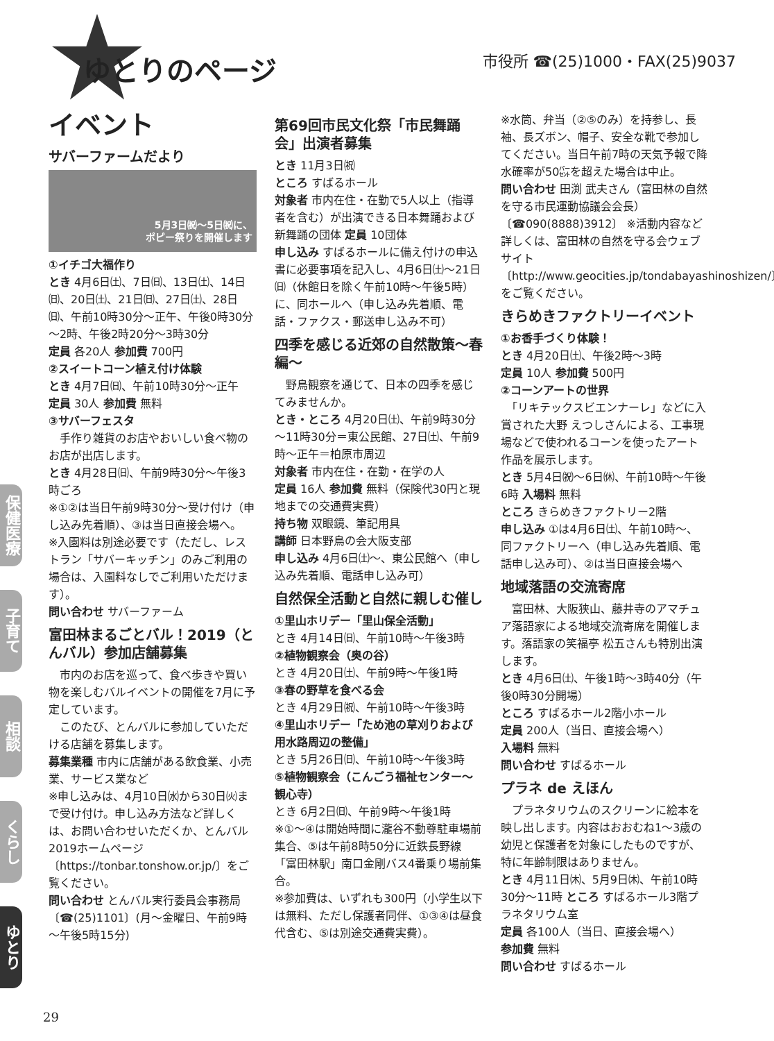ゆとりのページ 市役所 ☎(25)1000・FAX(25)9037
イベント
サバーファームだより
5月3日㈷～5日㈷に、
ポピー祭りを開催します
①イチゴ大福作り
とき 4月6日㈯、7日㈰、13日㈯、14日㈰、20日㈯、21日㈰、27日㈯、28日㈰、午前10時30分～正午、午後0時30分～2時、午後2時20分～3時30分
定員 各20人 参加費 700円
②スイートコーン植え付け体験
とき 4月7日㈰、午前10時30分～正午
定員 30人 参加費 無料
③サバーフェスタ
　手作り雑貨のお店やおいしい食べ物のお店が出店します。
とき 4月28日㈰、午前9時30分～午後3時ごろ
※①②は当日午前9時30分～受け付け（申し込み先着順）、③は当日直接会場へ。
※入園料は別途必要です（ただし、レストラン「サバーキッチン」のみご利用の場合は、入園料なしでご利用いただけます）。
問い合わせ サバーファーム
富田林まるごとバル！2019（とんバル）参加店舗募集
　市内のお店を巡って、食べ歩きや買い物を楽しむバルイベントの開催を7月に予定しています。
　このたび、とんバルに参加していただける店舗を募集します。
募集業種 市内に店舗がある飲食業、小売業、サービス業など
※申し込みは、4月10日㈬から30日㈫まで受け付け。申し込み方法など詳しくは、お問い合わせいただくか、とんバル2019ホームページ〔https://tonbar.tonshow.or.jp/〕をご覧ください。
問い合わせ とんバル実行委員会事務局〔☎(25)1101〕(月～金曜日、午前9時～午後5時15分)
第69回市民文化祭「市民舞踊会」出演者募集
とき 11月3日㈷
ところ すばるホール
対象者 市内在住・在勤で5人以上（指導者を含む）が出演できる日本舞踊および新舞踊の団体 定員 10団体
申し込み すばるホールに備え付けの申込書に必要事項を記入し、4月6日㈯～21日㈰（休館日を除く午前10時～午後5時）に、同ホールへ（申し込み先着順、電話・ファクス・郵送申し込み不可）
四季を感じる近郊の自然散策～春編～
　野鳥観察を通じて、日本の四季を感じてみませんか。
とき・ところ 4月20日㈯、午前9時30分～11時30分＝東公民館、27日㈯、午前9時～正午＝柏原市周辺
対象者 市内在住・在勤・在学の人
定員 16人 参加費 無料（保険代30円と現地までの交通費実費）
持ち物 双眼鏡、筆記用具
講師 日本野鳥の会大阪支部
申し込み 4月6日㈯～、東公民館へ（申し込み先着順、電話申し込み可）
自然保全活動と自然に親しむ催し
①里山ホリデー「里山保全活動」
とき 4月14日㈰、午前10時～午後3時
②植物観察会（奥の谷）
とき 4月20日㈯、午前9時～午後1時
③春の野草を食べる会
とき 4月29日㈷、午前10時～午後3時
④里山ホリデー「ため池の草刈りおよび用水路周辺の整備」
とき 5月26日㈰、午前10時～午後3時
⑤植物観察会（こんごう福祉センター～観心寺）
とき 6月2日㈰、午前9時～午後1時
※①～④は開始時間に瀧谷不動尊駐車場前集合、⑤は午前8時50分に近鉄長野線「富田林駅」南口金剛バス4番乗り場前集合。
※参加費は、いずれも300円（小学生以下は無料、ただし保護者同伴、①③④は昼食代含む、⑤は別途交通費実費）。
※水筒、弁当（②⑤のみ）を持参し、長袖、長ズボン、帽子、安全な靴で参加してください。当日午前7時の天気予報で降水確率が50㌫を超えた場合は中止。
問い合わせ 田渕 武夫さん（富田林の自然を守る市民運動協議会会長）〔☎090(8888)3912〕 ※活動内容など詳しくは、富田林の自然を守る会ウェブサイト〔http://www.geocities.jp/tondabayashinoshizen/〕をご覧ください。
きらめきファクトリーイベント
①お香手づくり体験！
とき 4月20日㈯、午後2時～3時
定員 10人 参加費 500円
②コーンアートの世界
　「リキテックスビエンナーレ」などに入賞された大野 えつしさんによる、工事現場などで使われるコーンを使ったアート作品を展示します。
とき 5月4日㈷～6日㉁、午前10時～午後6時 入場料 無料
ところ きらめきファクトリー2階
申し込み ①は4月6日㈯、午前10時～、同ファクトリーへ（申し込み先着順、電話申し込み可）、②は当日直接会場へ
地域落語の交流寄席
　富田林、大阪狭山、藤井寺のアマチュア落語家による地域交流寄席を開催します。落語家の笑福亭 松五さんも特別出演します。
とき 4月6日㈯、午後1時～3時40分（午後0時30分開場）
ところ すばるホール2階小ホール
定員 200人（当日、直接会場へ）
入場料 無料
問い合わせ すばるホール
プラネ de えほん
　プラネタリウムのスクリーンに絵本を映し出します。内容はおおむね1～3歳の幼児と保護者を対象にしたものですが、特に年齢制限はありません。
とき 4月11日㈭、5月9日㈭、午前10時30分～11時 ところ すばるホール3階プラネタリウム室
定員 各100人（当日、直接会場へ）
参加費 無料
問い合わせ すばるホール
保健医療
子育て
相談
くらし
ゆとり
29